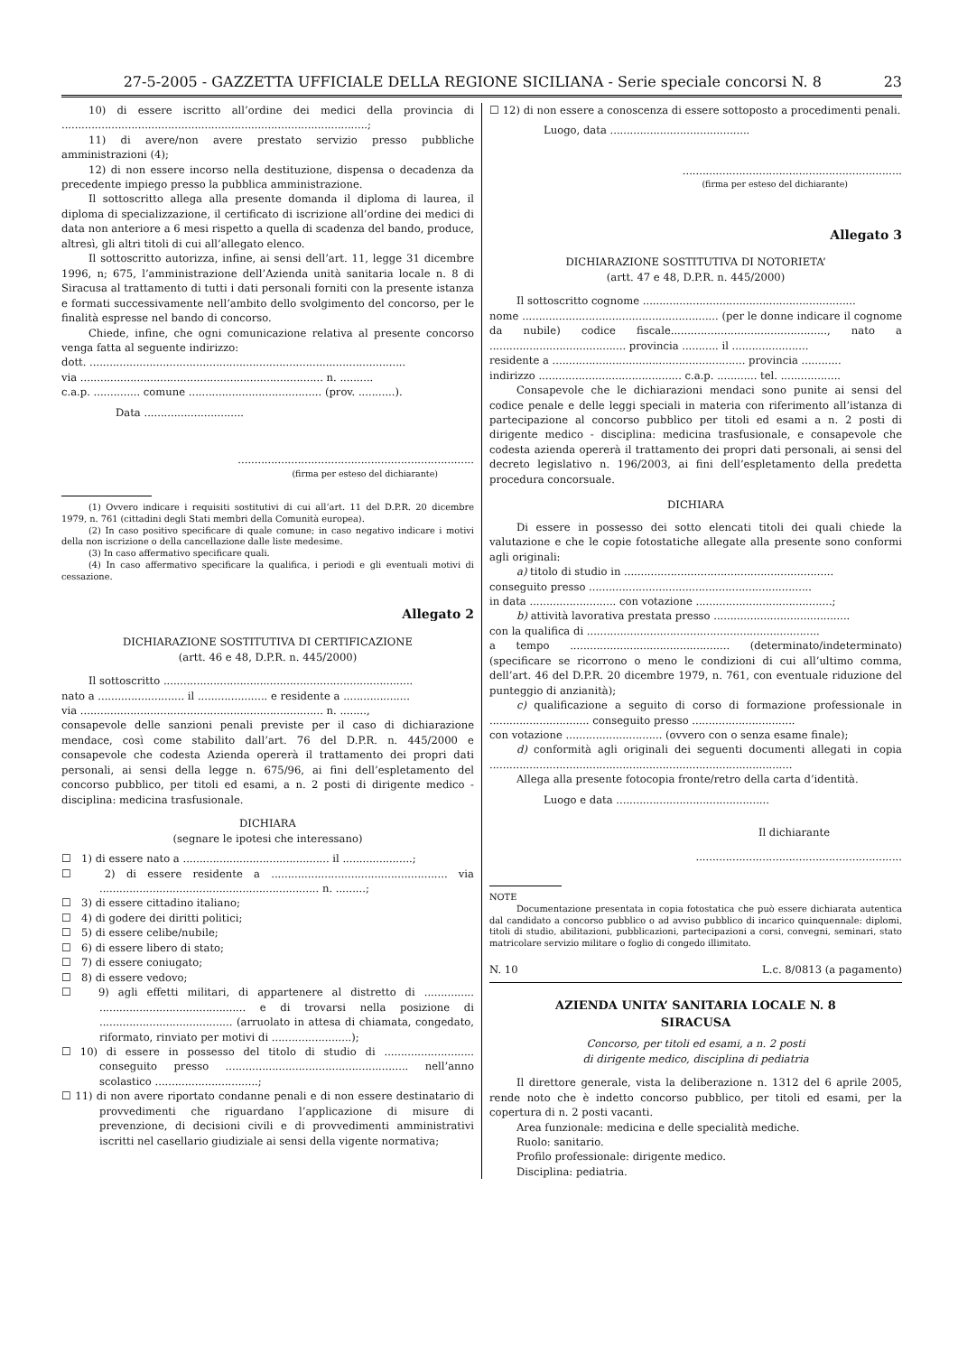27-5-2005 - GAZZETTA UFFICIALE DELLA REGIONE SICILIANA - Serie speciale concorsi N. 8 23
10) di essere iscritto all’ordine dei medici della provincia di ............................................................................................;
11) di avere/non avere prestato servizio presso pubbliche amministrazioni (4);
12) di non essere incorso nella destituzione, dispensa o decadenza da precedente impiego presso la pubblica amministrazione.
Il sottoscritto allega alla presente domanda il diploma di laurea, il diploma di specializzazione, il certificato di iscrizione all’ordine dei medici di data non anteriore a 6 mesi rispetto a quella di scadenza del bando, produce, altresì, gli altri titoli di cui all’allegato elenco.
Il sottoscritto autorizza, infine, ai sensi dell’art. 11, legge 31 dicembre 1996, n; 675, l’amministrazione dell’Azienda unità sanitaria locale n. 8 di Siracusa al trattamento di tutti i dati personali forniti con la presente istanza e formati successivamente nell’ambito dello svolgimento del concorso, per le finalità espresse nel bando di concorso.
Chiede, infine, che ogni comunicazione relativa al presente concorso venga fatta al seguente indirizzo:
dott. ...............................................................................................
via ......................................................................... n. ..........
c.a.p. .............. comune ........................................ (prov. ...........).
Data ..............................
.......................................................................
(firma per esteso del dichiarante)
(1) Ovvero indicare i requisiti sostitutivi di cui all’art. 11 del D.P.R. 20 dicembre 1979, n. 761 (cittadini degli Stati membri della Comunità europea).
(2) In caso positivo specificare di quale comune; in caso negativo indicare i motivi della non iscrizione o della cancellazione dalle liste medesime.
(3) In caso affermativo specificare quali.
(4) In caso affermativo specificare la qualifica, i periodi e gli eventuali motivi di cessazione.
Allegato 2
DICHIARAZIONE SOSTITUTIVA DI CERTIFICAZIONE
(artt. 46 e 48, D.P.R. n. 445/2000)
Il sottoscritto ...........................................................................
nato a .......................... il ..................... e residente a ....................
via ......................................................................... n. ........,
consapevole delle sanzioni penali previste per il caso di dichiarazione mendace, così come stabilito dall’art. 76 del D.P.R. n. 445/2000 e consapevole che codesta Azienda opererà il trattamento dei propri dati personali, ai sensi della legge n. 675/96, ai fini dell’espletamento del concorso pubblico, per titoli ed esami, a n. 2 posti di dirigente medico - disciplina: medicina trasfusionale.
DICHIARA
(segnare le ipotesi che interessano)
☐ 1) di essere nato a ............................................ il .....................;
☐ 2) di essere residente a ..................................................... via .................................................................. n. .........;
☐ 3) di essere cittadino italiano;
☐ 4) di godere dei diritti politici;
☐ 5) di essere celibe/nubile;
☐ 6) di essere libero di stato;
☐ 7) di essere coniugato;
☐ 8) di essere vedovo;
☐ 9) agli effetti militari, di appartenere al distretto di ............... ............................................ e di trovarsi nella posizione di ........................................ (arruolato in attesa di chiamata, congedato, riformato, rinviato per motivi di ........................);
☐ 10) di essere in possesso del titolo di studio di ........................... conseguito presso ....................................................... nell’anno scolastico ...............................;
☐ 11) di non avere riportato condanne penali e di non essere destinatario di provvedimenti che riguardano l’applicazione di misure di prevenzione, di decisioni civili e di provvedimenti amministrativi iscritti nel casellario giudiziale ai sensi della vigente normativa;
☐ 12) di non essere a conoscenza di essere sottoposto a procedimenti penali.
Luogo, data ..........................................
..................................................................
(firma per esteso del dichiarante)
Allegato 3
DICHIARAZIONE SOSTITUTIVA DI NOTORIETA’
(artt. 47 e 48, D.P.R. n. 445/2000)
Il sottoscritto cognome ................................................................
nome ........................................................... (per le donne indicare il cognome da nubile) codice fiscale..............................................., nato a ......................................... provincia ........... il .......................
residente a .......................................................... provincia ............
indirizzo ........................................... c.a.p. ............ tel. ..................
Consapevole che le dichiarazioni mendaci sono punite ai sensi del codice penale e delle leggi speciali in materia con riferimento all’istanza di partecipazione al concorso pubblico per titoli ed esami a n. 2 posti di dirigente medico - disciplina: medicina trasfusionale, e consapevole che codesta azienda opererà il trattamento dei propri dati personali, ai sensi del decreto legislativo n. 196/2003, ai fini dell’espletamento della predetta procedura concorsuale.
DICHIARA
Di essere in possesso dei sotto elencati titoli dei quali chiede la valutazione e che le copie fotostatiche allegate alla presente sono conformi agli originali:
a) titolo di studio in ...............................................................
conseguito presso ...................................................................
in data .......................... con votazione .........................................;
b) attività lavorativa prestata presso .........................................
con la qualifica di ......................................................................
a tempo ................................................ (determinato/indeterminato) (specificare se ricorrono o meno le condizioni di cui all’ultimo comma, dell’art. 46 del D.P.R. 20 dicembre 1979, n. 761, con eventuale riduzione del punteggio di anzianità);
c) qualificazione a seguito di corso di formazione professionale in .............................. conseguito presso ...............................
con votazione ............................. (ovvero con o senza esame finale);
d) conformità agli originali dei seguenti documenti allegati in copia ...........................................................................................
Allega alla presente fotocopia fronte/retro della carta d’identità.
Luogo e data ..............................................
Il dichiarante
..............................................................
NOTE
Documentazione presentata in copia fotostatica che può essere dichiarata autentica dal candidato a concorso pubblico o ad avviso pubblico di incarico quinquennale: diplomi, titoli di studio, abilitazioni, pubblicazioni, partecipazioni a corsi, convegni, seminari, stato matricolare servizio militare o foglio di congedo illimitato.
N. 10 L.c. 8/0813 (a pagamento)
AZIENDA UNITA’ SANITARIA LOCALE N. 8
SIRACUSA
Concorso, per titoli ed esami, a n. 2 posti
di dirigente medico, disciplina di pediatria
Il direttore generale, vista la deliberazione n. 1312 del 6 aprile 2005, rende noto che è indetto concorso pubblico, per titoli ed esami, per la copertura di n. 2 posti vacanti.
Area funzionale: medicina e delle specialità mediche.
Ruolo: sanitario.
Profilo professionale: dirigente medico.
Disciplina: pediatria.